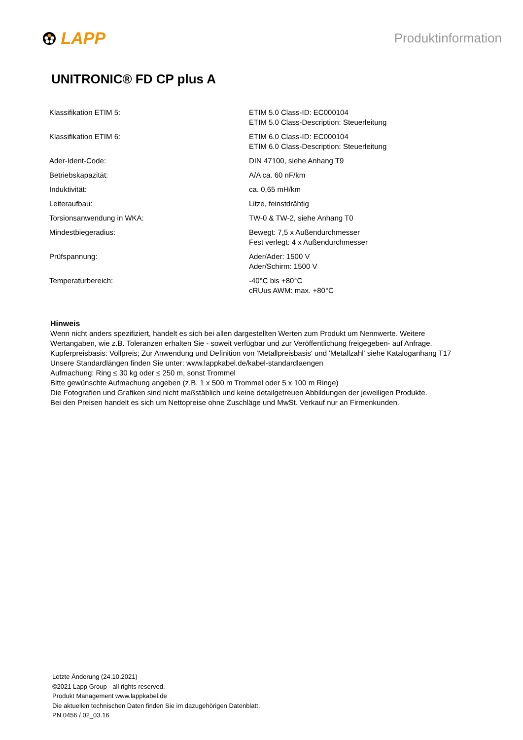LAPP
Produktinformation
UNITRONIC® FD CP plus A
| Klassifikation ETIM 5: | ETIM 5.0 Class-ID: EC000104 ETIM 5.0 Class-Description: Steuerleitung |
| Klassifikation ETIM 6: | ETIM 6.0 Class-ID: EC000104 ETIM 6.0 Class-Description: Steuerleitung |
| Ader-Ident-Code: | DIN 47100, siehe Anhang T9 |
| Betriebskapazität: | A/A ca. 60 nF/km |
| Induktivität: | ca. 0,65 mH/km |
| Leiteraufbau: | Litze, feinstdrähtig |
| Torsionsanwendung in WKA: | TW-0 & TW-2, siehe Anhang T0 |
| Mindestbiegeradius: | Bewegt: 7,5 x Außendurchmesser Fest verlegt: 4 x Außendurchmesser |
| Prüfspannung: | Ader/Ader: 1500 V Ader/Schirm: 1500 V |
| Temperaturbereich: | -40°C bis +80°C cRUus AWM: max. +80°C |
Hinweis
Wenn nicht anders spezifiziert, handelt es sich bei allen dargestellten Werten zum Produkt um Nennwerte. Weitere
Wertangaben, wie z.B. Toleranzen erhalten Sie - soweit verfügbar und zur Veröffentlichung freigegeben- auf Anfrage.
Kupferpreisbasis: Vollpreis; Zur Anwendung und Definition von 'Metallpreisbasis' und 'Metallzahl' siehe Kataloganhang T17
Unsere Standardlängen finden Sie unter: www.lappkabel.de/kabel-standardlaengen
Aufmachung: Ring ≤ 30 kg oder ≤ 250 m, sonst Trommel
Bitte gewünschte Aufmachung angeben (z.B. 1 x 500 m Trommel oder 5 x 100 m Ringe)
Die Fotografien und Grafiken sind nicht maßstäblich und keine detailgetreuen Abbildungen der jeweiligen Produkte.
Bei den Preisen handelt es sich um Nettopreise ohne Zuschläge und MwSt. Verkauf nur an Firmenkunden.
Letzte Änderung (24.10.2021)
©2021 Lapp Group - all rights reserved.
Produkt Management www.lappkabel.de
Die aktuellen technischen Daten finden Sie im dazugehörigen Datenblatt.
PN 0456 / 02_03.16